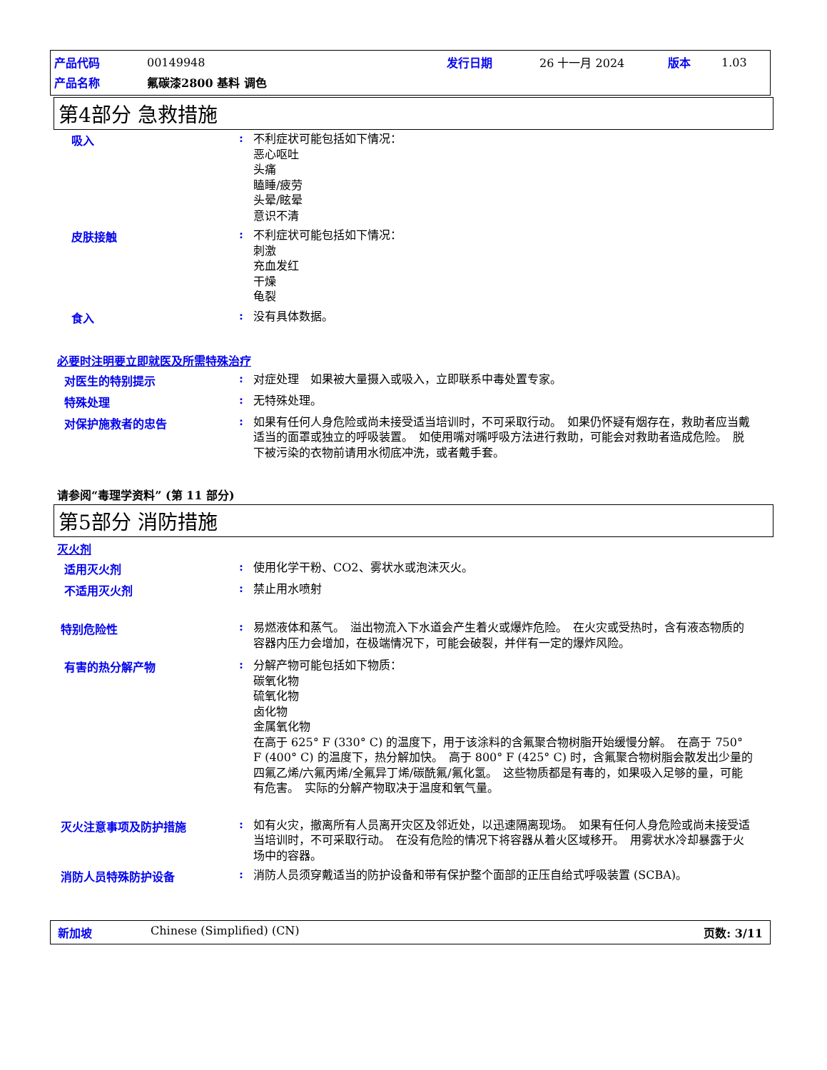| 产品代码 | 00149948 | 发行日期 | 26 十一月 2024 | 版本 | 1.03 |
| 产品名称 | 氟碳漆2800 基料 调色 | | | | |
第4部分 急救措施
吸入 :
不利症状可能包括如下情况：
恶心呕吐
头痛
瞌睡/疲劳
头晕/眩晕
意识不清
皮肤接触 :
不利症状可能包括如下情况：
刺激
充血发红
干燥
龟裂
食入 :
没有具体数据。
必要时注明要立即就医及所需特殊治疗
对医生的特别提示 :
对症处理　如果被大量摄入或吸入，立即联系中毒处置专家。
特殊处理 :
无特殊处理。
对保护施救者的忠告 :
如果有任何人身危险或尚未接受适当培训时，不可采取行动。　如果仍怀疑有烟存在，救助者应当戴适当的面罩或独立的呼吸装置。　如使用嘴对嘴呼吸方法进行救助，可能会对救助者造成危险。　脱下被污染的衣物前请用水彻底冲洗，或者戴手套。
请参阅“毒理学资料” (第 11 部分)
第5部分 消防措施
灭火剂
适用灭火剂 :
使用化学干粉、CO2、雾状水或泡沫灭火。
不适用灭火剂 :
禁止用水喷射
特别危险性 :
易燃液体和蒸气。　溢出物流入下水道会产生着火或爆炸危险。　在火灾或受热时，含有液态物质的容器内压力会增加，在极端情况下，可能会破裂，并伴有一定的爆炸风险。
有害的热分解产物 :
分解产物可能包括如下物质：
碳氧化物
硫氧化物
卤化物
金属氧化物
在高于 625° F (330° C) 的温度下，用于该涂料的含氟聚合物树脂开始缓慢分解。　在高于 750° F (400° C) 的温度下，热分解加快。　高于 800° F (425° C) 时，含氟聚合物树脂会散发出少量的四氟乙烯/六氟丙烯/全氟异丁烯/碳酰氟/氟化氢。　这些物质都是有毒的，如果吸入足够的量，可能有危害。　实际的分解产物取决于温度和氧气量。
灭火注意事项及防护措施 :
如有火灾，撤离所有人员离开灾区及邻近处，以迅速隔离现场。　如果有任何人身危险或尚未接受适当培训时，不可采取行动。　在没有危险的情况下将容器从着火区域移开。　用雾状水冷却暴露于火场中的容器。
消防人员特殊防护设备 :
消防人员须穿戴适当的防护设备和带有保护整个面部的正压自给式呼吸装置 (SCBA)。
新加坡 Chinese (Simplified) (CN) 页数: 3/11